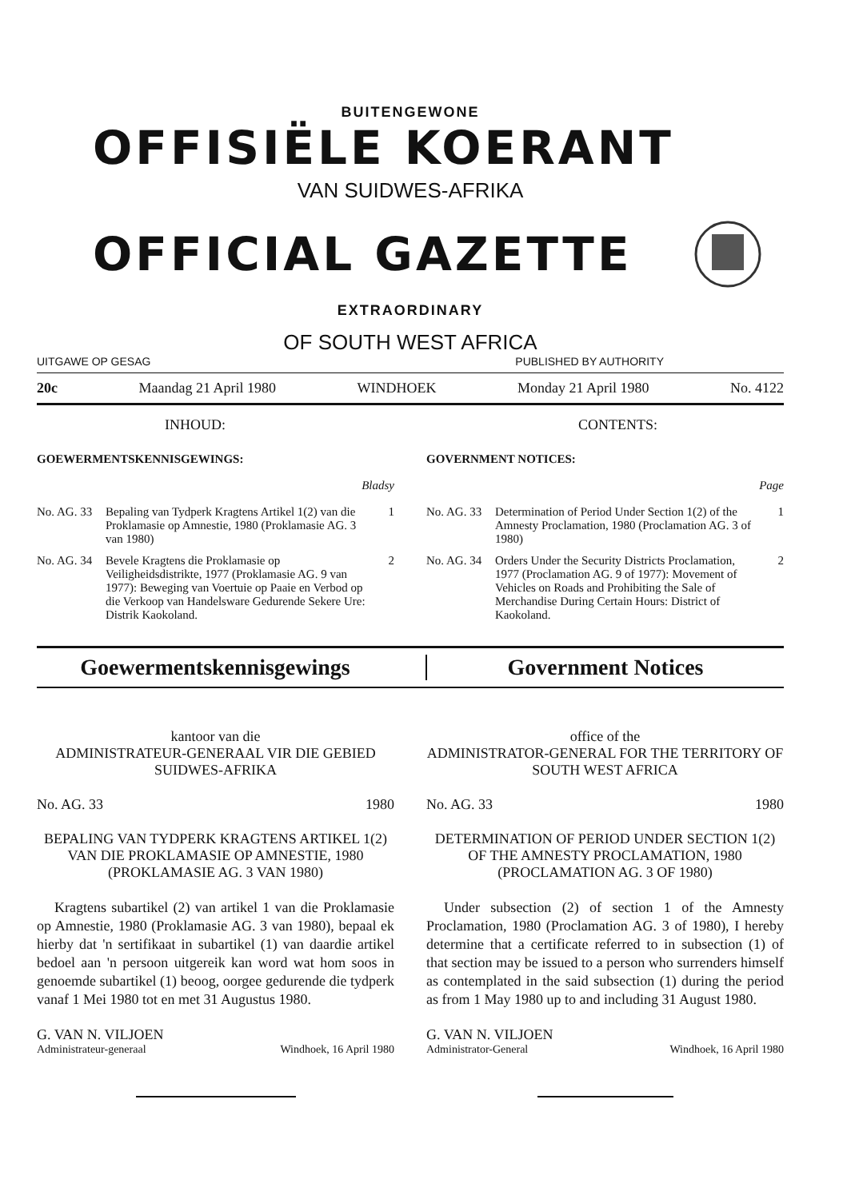BUITENGEWONE
OFFISIËLE KOERANT
VAN SUIDWES-AFRIKA
OFFICIAL GAZETTE
EXTRAORDINARY
OF SOUTH WEST AFRICA
UITGAWE OP GESAG PUBLISHED BY AUTHORITY
20c Maandag 21 April 1980 WINDHOEK Monday 21 April 1980 No. 4122
INHOUD:
GOEWERMENTSKENNISGEWINGS:
Bladsy
No. AG. 33 Bepaling van Tydperk Kragtens Artikel 1(2) van die Proklamasie op Amnestie, 1980 (Proklamasie AG. 3 van 1980) 1
No. AG. 34 Bevele Kragtens die Proklamasie op Veiligheidsdistrikte, 1977 (Proklamasie AG. 9 van 1977): Beweging van Voertuie op Paaie en Verbod op die Verkoop van Handelsware Gedurende Sekere Ure: Distrik Kaokoland. 2
CONTENTS:
GOVERNMENT NOTICES:
Page
No. AG. 33 Determination of Period Under Section 1(2) of the Amnesty Proclamation, 1980 (Proclamation AG. 3 of 1980) 1
No. AG. 34 Orders Under the Security Districts Proclamation, 1977 (Proclamation AG. 9 of 1977): Movement of Vehicles on Roads and Prohibiting the Sale of Merchandise During Certain Hours: District of Kaokoland. 2
Goewermentskennisgewings Government Notices
kantoor van die
ADMINISTRATEUR-GENERAAL VIR DIE GEBIED SUIDWES-AFRIKA
No. AG. 33 1980
BEPALING VAN TYDPERK KRAGTENS ARTIKEL 1(2) VAN DIE PROKLAMASIE OP AMNESTIE, 1980 (PROKLAMASIE AG. 3 VAN 1980)
Kragtens subartikel (2) van artikel 1 van die Proklamasie op Amnestie, 1980 (Proklamasie AG. 3 van 1980), bepaal ek hierby dat 'n sertifikaat in subartikel (1) van daardie artikel bedoel aan 'n persoon uitgereik kan word wat hom soos in genoemde subartikel (1) beoog, oorgee gedurende die tydperk vanaf 1 Mei 1980 tot en met 31 Augustus 1980.
G. VAN N. VILJOEN
Administrateur-generaal Windhoek, 16 April 1980
office of the
ADMINISTRATOR-GENERAL FOR THE TERRITORY OF SOUTH WEST AFRICA
No. AG. 33 1980
DETERMINATION OF PERIOD UNDER SECTION 1(2) OF THE AMNESTY PROCLAMATION, 1980 (PROCLAMATION AG. 3 OF 1980)
Under subsection (2) of section 1 of the Amnesty Proclamation, 1980 (Proclamation AG. 3 of 1980), I hereby determine that a certificate referred to in subsection (1) of that section may be issued to a person who surrenders himself as contemplated in the said subsection (1) during the period as from 1 May 1980 up to and including 31 August 1980.
G. VAN N. VILJOEN
Administrator-General Windhoek, 16 April 1980